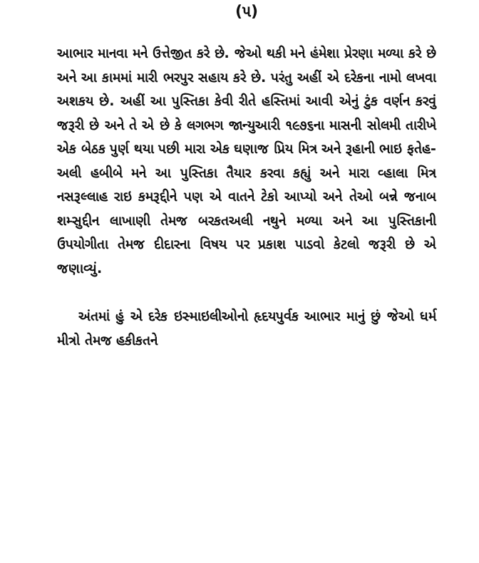(૫)
આભાર માનવા મને ઉત્તેજીત કરે છે. જેઓ થકી મને હંમેશા પ્રેરણા મળ્યા કરે છે અને આ કામમાં મારી ભરપુર સહાય કરે છે. પરંતુ અહીં એ દરેકના નામો લખવા અશકય છે. અહીં આ પુસ્તિકા કેવી રીતે હસ્તિમાં આવી એનું ટુંક વર્ણન કરવું જરૂરી છે અને તે એ છે કે લગભગ જાન્યુઆરી ૧૯૭૬ના માસની સોલમી તારીખે એક બેઠક પુર્ણ થયા પછી મારા એક ઘણાજ પ્રિય મિત્ર અને રૂહાની ભાઇ ફતેહ-અલી હબીબે મને આ પુસ્તિકા તૈયાર કરવા કહ્યું અને મારા વ્હાલા મિત્ર નસરૂલ્લાહ રાઇ કમરૂદ્દીને પણ એ વાતને ટેકો આપ્યો અને તેઓ બન્ને જનાબ શમ્સુદ્દીન લાખાણી તેમજ બરકતઅલી નથુને મળ્યા અને આ પુસ્તિકાની ઉપયોગીતા તેમજ દીદારના વિષય પર પ્રકાશ પાડવો કેટલો જરૂરી છે એ જણાવ્યું.
અંતમાં હું એ દરેક ઇસ્માઇલીઓનો હૃદયપુર્વક આભાર માનું છું જેઓ ધર્મ મીત્રો તેમજ હકીકતને